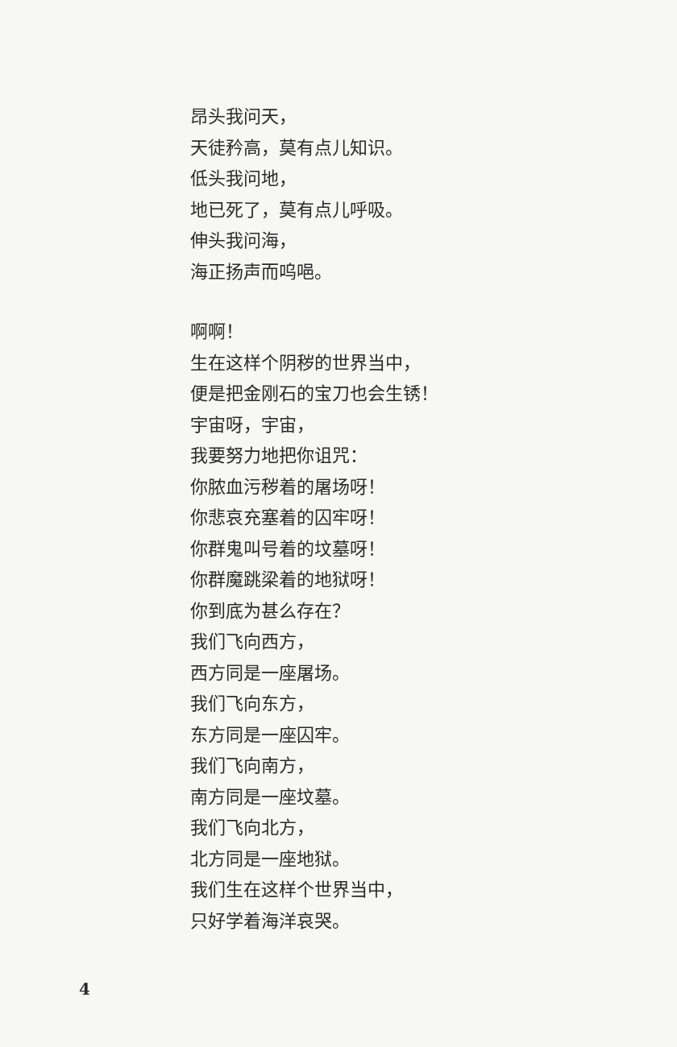昂头我问天，
天徒矜高，莫有点儿知识。
低头我问地，
地已死了，莫有点儿呼吸。
伸头我问海，
海正扬声而呜唈。
啊啊！
生在这样个阴秽的世界当中，
便是把金刚石的宝刀也会生锈！
宇宙呀，宇宙，
我要努力地把你诅咒：
你脓血污秽着的屠场呀！
你悲哀充塞着的囚牢呀！
你群鬼叫号着的坟墓呀！
你群魔跳梁着的地狱呀！
你到底为甚么存在？
我们飞向西方，
西方同是一座屠场。
我们飞向东方，
东方同是一座囚牢。
我们飞向南方，
南方同是一座坟墓。
我们飞向北方，
北方同是一座地狱。
我们生在这样个世界当中，
只好学着海洋哀哭。
4